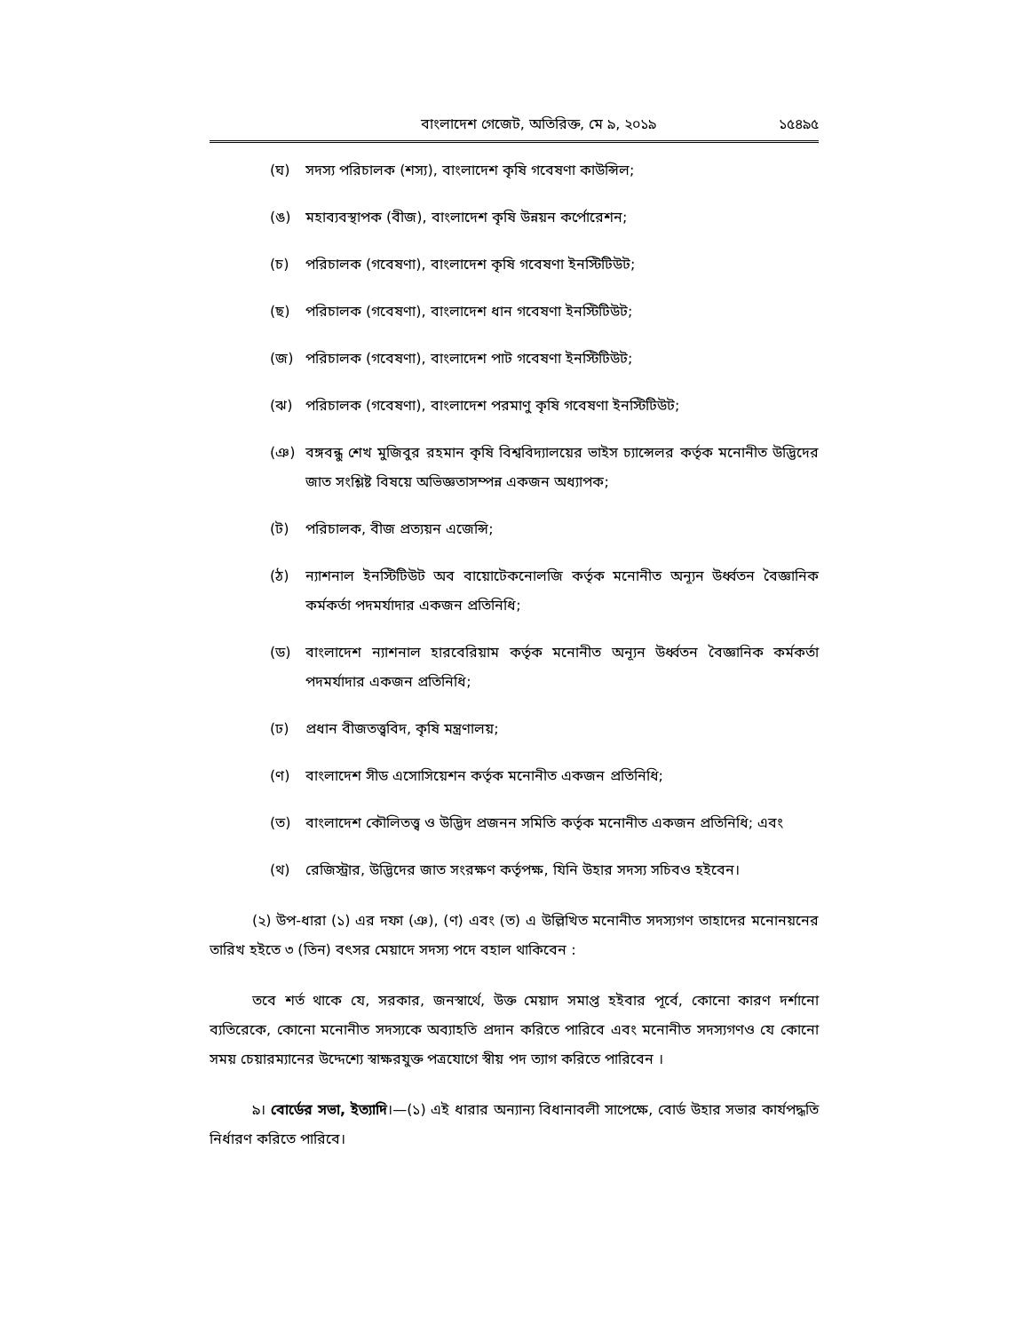বাংলাদেশ গেজেট, অতিরিক্ত, মে ৯, ২০১৯ ১৫৪৯৫
(ঘ) সদস্য পরিচালক (শস্য), বাংলাদেশ কৃষি গবেষণা কাউন্সিল;
(ঙ) মহাব্যবস্থাপক (বীজ), বাংলাদেশ কৃষি উন্নয়ন কর্পোরেশন;
(চ) পরিচালক (গবেষণা), বাংলাদেশ কৃষি গবেষণা ইনস্টিটিউট;
(ছ) পরিচালক (গবেষণা), বাংলাদেশ ধান গবেষণা ইনস্টিটিউট;
(জ) পরিচালক (গবেষণা), বাংলাদেশ পাট গবেষণা ইনস্টিটিউট;
(ঝ) পরিচালক (গবেষণা), বাংলাদেশ পরমাণু কৃষি গবেষণা ইনস্টিটিউট;
(ঞ) বঙ্গবন্ধু শেখ মুজিবুর রহমান কৃষি বিশ্ববিদ্যালয়ের ভাইস চ্যান্সেলর কর্তৃক মনোনীত উদ্ভিদের জাত সংশ্লিষ্ট বিষয়ে অভিজ্ঞতাসম্পন্ন একজন অধ্যাপক;
(ট) পরিচালক, বীজ প্রত্যয়ন এজেন্সি;
(ঠ) ন্যাশনাল ইনস্টিটিউট অব বায়োটেকনোলজি কর্তৃক মনোনীত অন্যূন উর্ধ্বতন বৈজ্ঞানিক কর্মকর্তা পদমর্যাদার একজন প্রতিনিধি;
(ড) বাংলাদেশ ন্যাশনাল হারবেরিয়াম কর্তৃক মনোনীত অন্যূন উর্ধ্বতন বৈজ্ঞানিক কর্মকর্তা পদমর্যাদার একজন প্রতিনিধি;
(ঢ) প্রধান বীজতত্ত্ববিদ, কৃষি মন্ত্রণালয়;
(ণ) বাংলাদেশ সীড এসোসিয়েশন কর্তৃক মনোনীত একজন প্রতিনিধি;
(ত) বাংলাদেশ কৌলিতত্ত্ব ও উদ্ভিদ প্রজনন সমিতি কর্তৃক মনোনীত একজন প্রতিনিধি; এবং
(থ) রেজিস্ট্রার, উদ্ভিদের জাত সংরক্ষণ কর্তৃপক্ষ, যিনি উহার সদস্য সচিবও হইবেন।
(২) উপ-ধারা (১) এর দফা (ঞ), (ণ) এবং (ত) এ উল্লিখিত মনোনীত সদস্যগণ তাহাদের মনোনয়নের তারিখ হইতে ৩ (তিন) বৎসর মেয়াদে সদস্য পদে বহাল থাকিবেন :
তবে শর্ত থাকে যে, সরকার, জনস্বার্থে, উক্ত মেয়াদ সমাপ্ত হইবার পূর্বে, কোনো কারণ দর্শানো ব্যতিরেকে, কোনো মনোনীত সদস্যকে অব্যাহতি প্রদান করিতে পারিবে এবং মনোনীত সদস্যগণও যে কোনো সময় চেয়ারম্যানের উদ্দেশ্যে স্বাক্ষরযুক্ত পত্রযোগে স্বীয় পদ ত্যাগ করিতে পারিবেন ।
৯। বোর্ডের সভা, ইত্যাদি।—(১) এই ধারার অন্যান্য বিধানাবলী সাপেক্ষে, বোর্ড উহার সভার কার্যপদ্ধতি নির্ধারণ করিতে পারিবে।